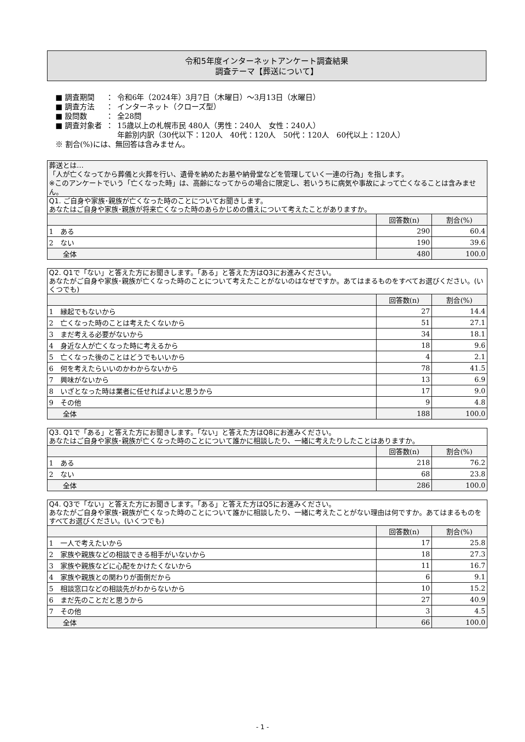令和5年度インターネットアンケート調査結果
調査テーマ【葬送について】
| ■ 調査期間 | ： | 令和6年（2024年）3月7日（木曜日）～3月13日（水曜日） |
| ■ 調査方法 | ： | インターネット（クローズ型） |
| ■ 設問数 | ： | 全28問 |
| ■ 調査対象者 | ： | 15歳以上の札幌市民 480人（男性：240人 女性：240人） 年齢別内訳（30代以下：120人 40代：120人 50代：120人 60代以上：120人） |
| ※ 割合(%)には、無回答は含みません。 | | |
| 葬送とは… 「人が亡くなってから葬儀と火葬を行い、遺骨を納めたお墓や納骨堂などを管理していく一連の行為」を指します。 ※このアンケートでいう「亡くなった時」は、高齢になってからの場合に限定し、若いうちに病気や事故によって亡くなることは含みません。 | | |
| Q1. ご自身や家族･親族が亡くなった時のことについてお聞きします。 あなたはご自身や家族･親族が将来亡くなった時のあらかじめの備えについて考えたことがありますか。 | | |
| | 回答数(n) | 割合(%) |
| 1 ある | 290 | 60.4 |
| 2 ない | 190 | 39.6 |
| 全体 | 480 | 100.0 |
| Q2. Q1で「ない」と答えた方にお聞きします。「ある」と答えた方はQ3にお進みください。 あなたがご自身や家族･親族が亡くなった時のことについて考えたことがないのはなぜですか。あてはまるものをすべてお選びください。(いくつでも) | | |
| | 回答数(n) | 割合(%) |
| 1 縁起でもないから | 27 | 14.4 |
| 2 亡くなった時のことは考えたくないから | 51 | 27.1 |
| 3 まだ考える必要がないから | 34 | 18.1 |
| 4 身近な人が亡くなった時に考えるから | 18 | 9.6 |
| 5 亡くなった後のことはどうでもいいから | 4 | 2.1 |
| 6 何を考えたらいいのかわからないから | 78 | 41.5 |
| 7 興味がないから | 13 | 6.9 |
| 8 いざとなった時は業者に任せればよいと思うから | 17 | 9.0 |
| 9 その他 | 9 | 4.8 |
| 全体 | 188 | 100.0 |
| Q3. Q1で「ある」と答えた方にお聞きします。「ない」と答えた方はQ8にお進みください。 あなたはご自身や家族･親族が亡くなった時のことについて誰かに相談したり、一緒に考えたりしたことはありますか。 | | |
| | 回答数(n) | 割合(%) |
| 1 ある | 218 | 76.2 |
| 2 ない | 68 | 23.8 |
| 全体 | 286 | 100.0 |
| Q4. Q3で「ない」と答えた方にお聞きします。「ある」と答えた方はQ5にお進みください。 あなたがご自身や家族･親族が亡くなった時のことについて誰かに相談したり、一緒に考えたことがない理由は何ですか。あてはまるものをすべてお選びください。(いくつでも) | | |
| | 回答数(n) | 割合(%) |
| 1 一人で考えたいから | 17 | 25.8 |
| 2 家族や親族などの相談できる相手がいないから | 18 | 27.3 |
| 3 家族や親族などに心配をかけたくないから | 11 | 16.7 |
| 4 家族や親族との関わりが面倒だから | 6 | 9.1 |
| 5 相談窓口などの相談先がわからないから | 10 | 15.2 |
| 6 まだ先のことだと思うから | 27 | 40.9 |
| 7 その他 | 3 | 4.5 |
| 全体 | 66 | 100.0 |
- 1 -